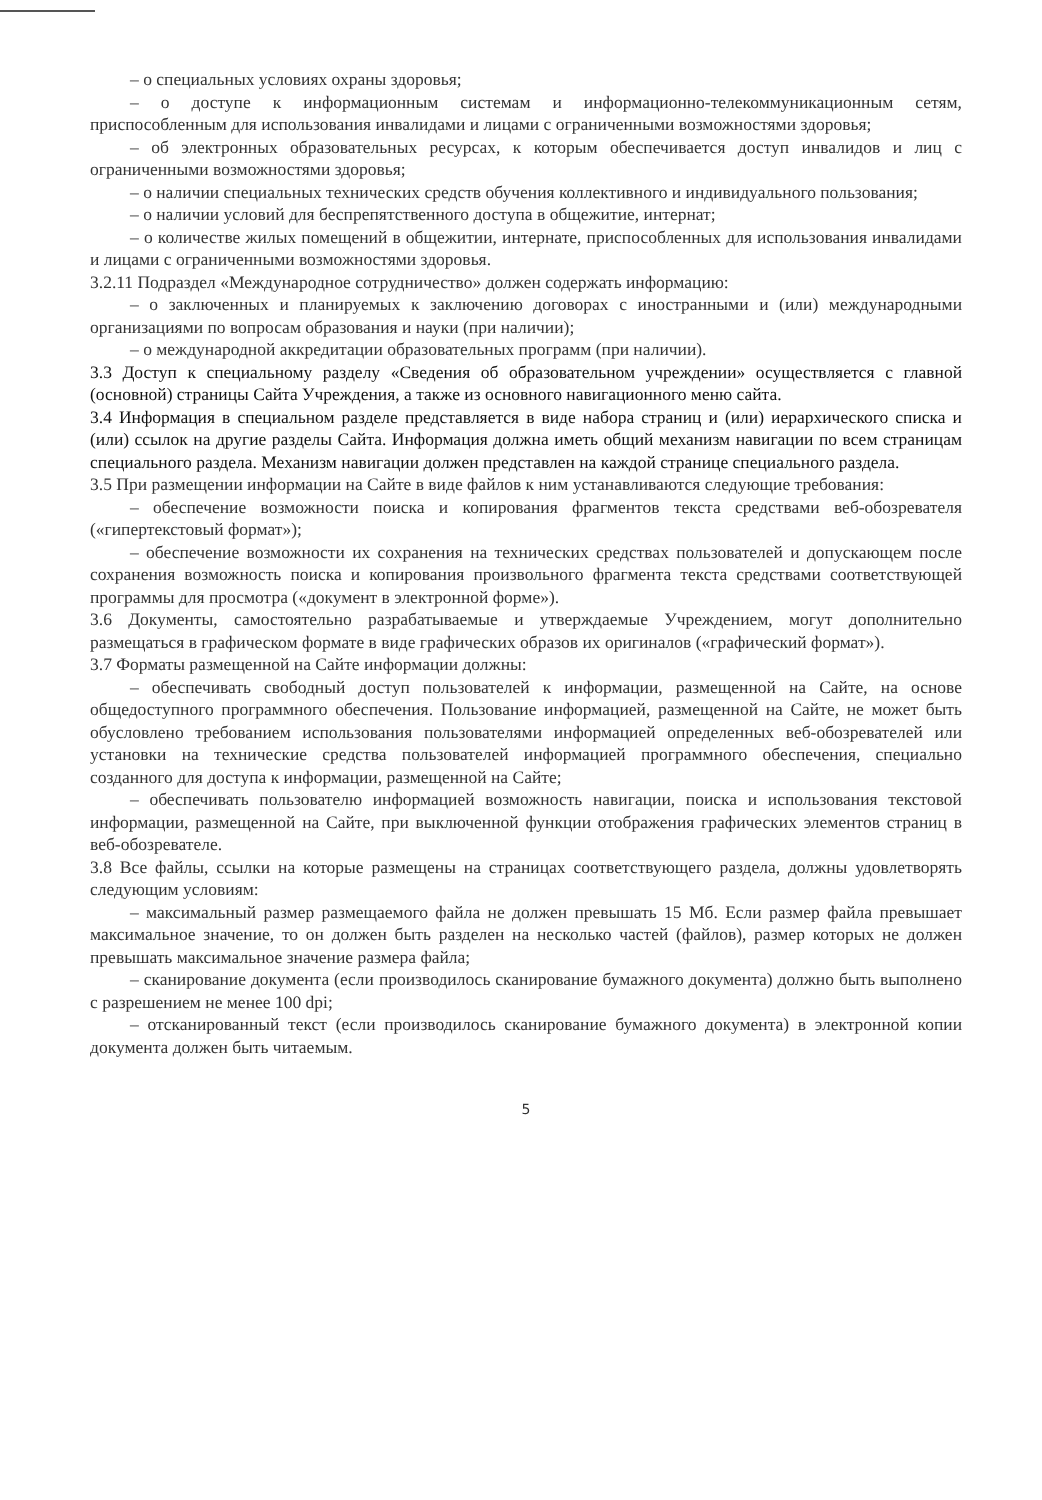– о специальных условиях охраны здоровья;
– о доступе к информационным системам и информационно-телекоммуникационным сетям, приспособленным для использования инвалидами и лицами с ограниченными возможностями здоровья;
– об электронных образовательных ресурсах, к которым обеспечивается доступ инвалидов и лиц с ограниченными возможностями здоровья;
– о наличии специальных технических средств обучения коллективного и индивидуального пользования;
– о наличии условий для беспрепятственного доступа в общежитие, интернат;
– о количестве жилых помещений в общежитии, интернате, приспособленных для использования инвалидами и лицами с ограниченными возможностями здоровья.
3.2.11 Подраздел «Международное сотрудничество» должен содержать информацию:
– о заключенных и планируемых к заключению договорах с иностранными и (или) международными организациями по вопросам образования и науки (при наличии);
– о международной аккредитации образовательных программ (при наличии).
3.3 Доступ к специальному разделу «Сведения об образовательном учреждении» осуществляется с главной (основной) страницы Сайта Учреждения, а также из основного навигационного меню сайта.
3.4 Информация в специальном разделе представляется в виде набора страниц и (или) иерархического списка и (или) ссылок на другие разделы Сайта. Информация должна иметь общий механизм навигации по всем страницам специального раздела. Механизм навигации должен представлен на каждой странице специального раздела.
3.5 При размещении информации на Сайте в виде файлов к ним устанавливаются следующие требования:
– обеспечение возможности поиска и копирования фрагментов текста средствами веб-обозревателя («гипертекстовый формат»);
– обеспечение возможности их сохранения на технических средствах пользователей и допускающем после сохранения возможность поиска и копирования произвольного фрагмента текста средствами соответствующей программы для просмотра («документ в электронной форме»).
3.6 Документы, самостоятельно разрабатываемые и утверждаемые Учреждением, могут дополнительно размещаться в графическом формате в виде графических образов их оригиналов («графический формат»).
3.7 Форматы размещенной на Сайте информации должны:
– обеспечивать свободный доступ пользователей к информации, размещенной на Сайте, на основе общедоступного программного обеспечения. Пользование информацией, размещенной на Сайте, не может быть обусловлено требованием использования пользователями информацией определенных веб-обозревателей или установки на технические средства пользователей информацией программного обеспечения, специально созданного для доступа к информации, размещенной на Сайте;
– обеспечивать пользователю информацией возможность навигации, поиска и использования текстовой информации, размещенной на Сайте, при выключенной функции отображения графических элементов страниц в веб-обозревателе.
3.8 Все файлы, ссылки на которые размещены на страницах соответствующего раздела, должны удовлетворять следующим условиям:
– максимальный размер размещаемого файла не должен превышать 15 Мб. Если размер файла превышает максимальное значение, то он должен быть разделен на несколько частей (файлов), размер которых не должен превышать максимальное значение размера файла;
– сканирование документа (если производилось сканирование бумажного документа) должно быть выполнено с разрешением не менее 100 dpi;
– отсканированный текст (если производилось сканирование бумажного документа) в электронной копии документа должен быть читаемым.
5